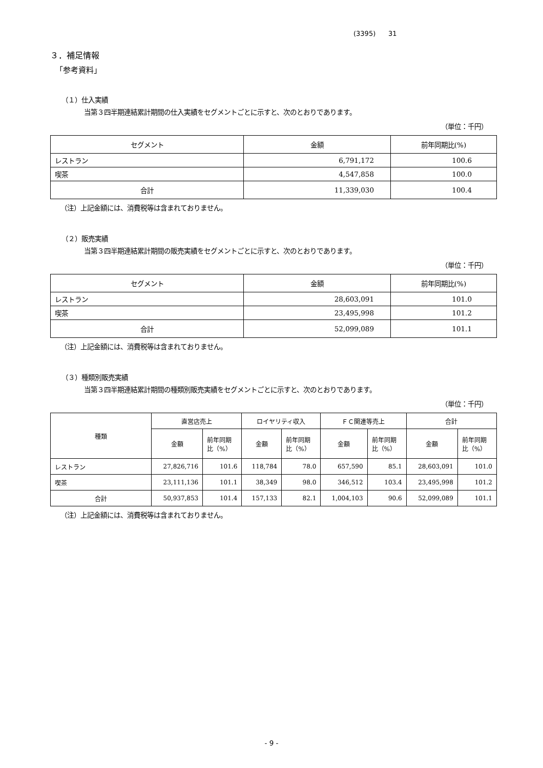(3395) 31
３．補足情報
「参考資料」
（１）仕入実績
当第３四半期連結累計期間の仕入実績をセグメントごとに示すと、次のとおりであります。
（単位：千円）
| セグメント | 金額 | 前年同期比(%) |
| --- | --- | --- |
| レストラン | 6,791,172 | 100.6 |
| 喫茶 | 4,547,858 | 100.0 |
| 合計 | 11,339,030 | 100.4 |
（注）上記金額には、消費税等は含まれておりません。
（２）販売実績
当第３四半期連結累計期間の販売実績をセグメントごとに示すと、次のとおりであります。
（単位：千円）
| セグメント | 金額 | 前年同期比(%) |
| --- | --- | --- |
| レストラン | 28,603,091 | 101.0 |
| 喫茶 | 23,495,998 | 101.2 |
| 合計 | 52,099,089 | 101.1 |
（注）上記金額には、消費税等は含まれておりません。
（３）種類別販売実績
当第３四半期連結累計期間の種類別販売実績をセグメントごとに示すと、次のとおりであります。
（単位：千円）
| 種類 | 直営店売上 | | ロイヤリティ収入 | | ＦＣ関連等売上 | | 合計 | |
| --- | --- | --- | --- | --- | --- | --- | --- | --- |
| | 金額 | 前年同期 比（%） | 金額 | 前年同期 比（%） | 金額 | 前年同期 比（%） | 金額 | 前年同期 比（%） |
| レストラン | 27,826,716 | 101.6 | 118,784 | 78.0 | 657,590 | 85.1 | 28,603,091 | 101.0 |
| 喫茶 | 23,111,136 | 101.1 | 38,349 | 98.0 | 346,512 | 103.4 | 23,495,998 | 101.2 |
| 合計 | 50,937,853 | 101.4 | 157,133 | 82.1 | 1,004,103 | 90.6 | 52,099,089 | 101.1 |
（注）上記金額には、消費税等は含まれておりません。
- 9 -